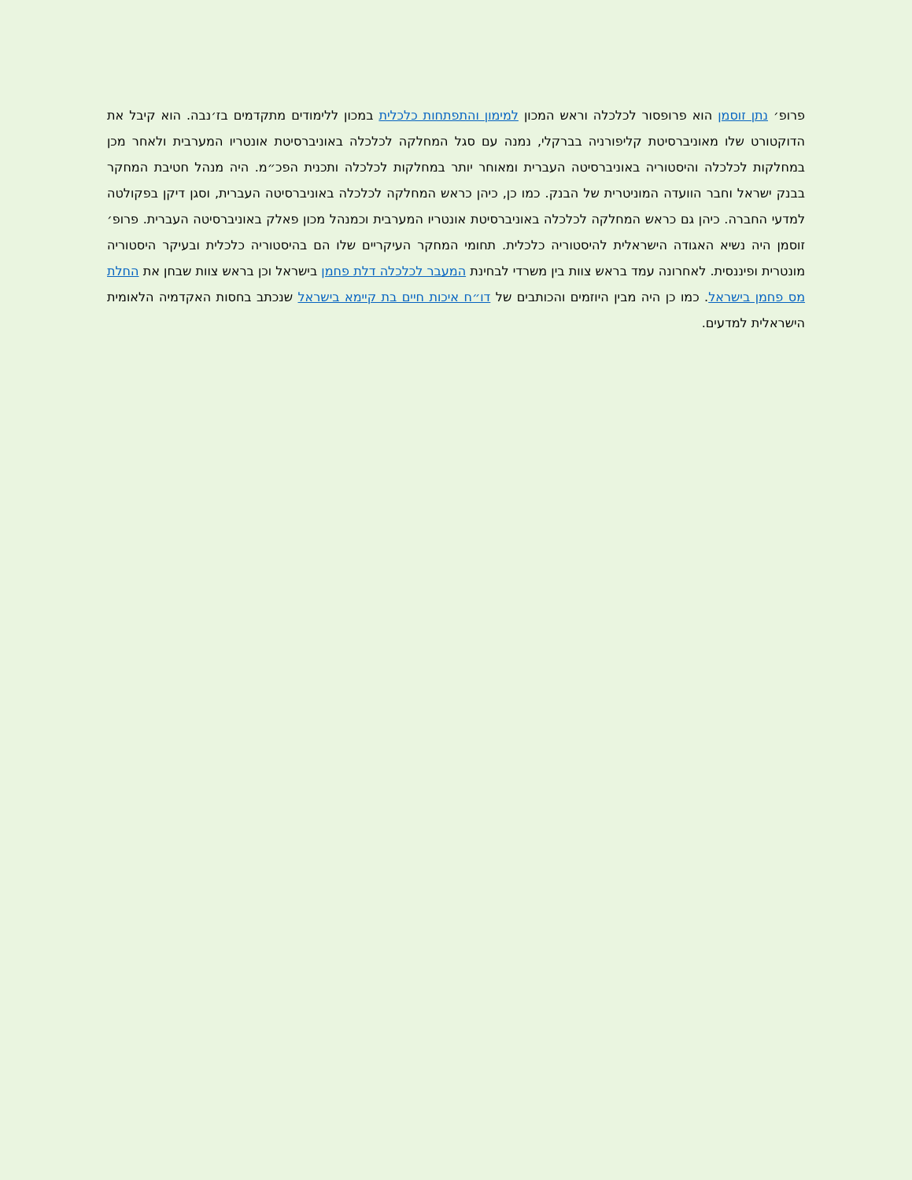פרופ׳ נתן זוסמן הוא פרופסור לכלכלה וראש המכון למימון והתפתחות כלכלית במכון ללימודים מתקדמים בז׳נבה. הוא קיבל את הדוקטורט שלו מאוניברסיטת קליפורניה בברקלי, נמנה עם סגל המחלקה לכלכלה באוניברסיטת אונטריו המערבית ולאחר מכן במחלקות לכלכלה והיסטוריה באוניברסיטה העברית ומאוחר יותר במחלקות לכלכלה ותכנית הפכ״מ. היה מנהל חטיבת המחקר בבנק ישראל וחבר הוועדה המוניטרית של הבנק. כמו כן, כיהן כראש המחלקה לכלכלה באוניברסיטה העברית, וסגן דיקן בפקולטה למדעי החברה. כיהן גם כראש המחלקה לכלכלה באוניברסיטת אונטריו המערבית וכמנהל מכון פאלק באוניברסיטה העברית. פרופ׳ זוסמן היה נשיא האגודה הישראלית להיסטוריה כלכלית. תחומי המחקר העיקריים שלו הם בהיסטוריה כלכלית ובעיקר היסטוריה מונטרית ופיננסית. לאחרונה עמד בראש צוות בין משרדי לבחינת המעבר לכלכלה דלת פחמן בישראל וכן בראש צוות שבחן את החלת מס פחמן בישראל. כמו כן היה מבין היוזמים והכותבים של דו״ח איכות חיים בת קיימא בישראל שנכתב בחסות האקדמיה הלאומית הישראלית למדעים.